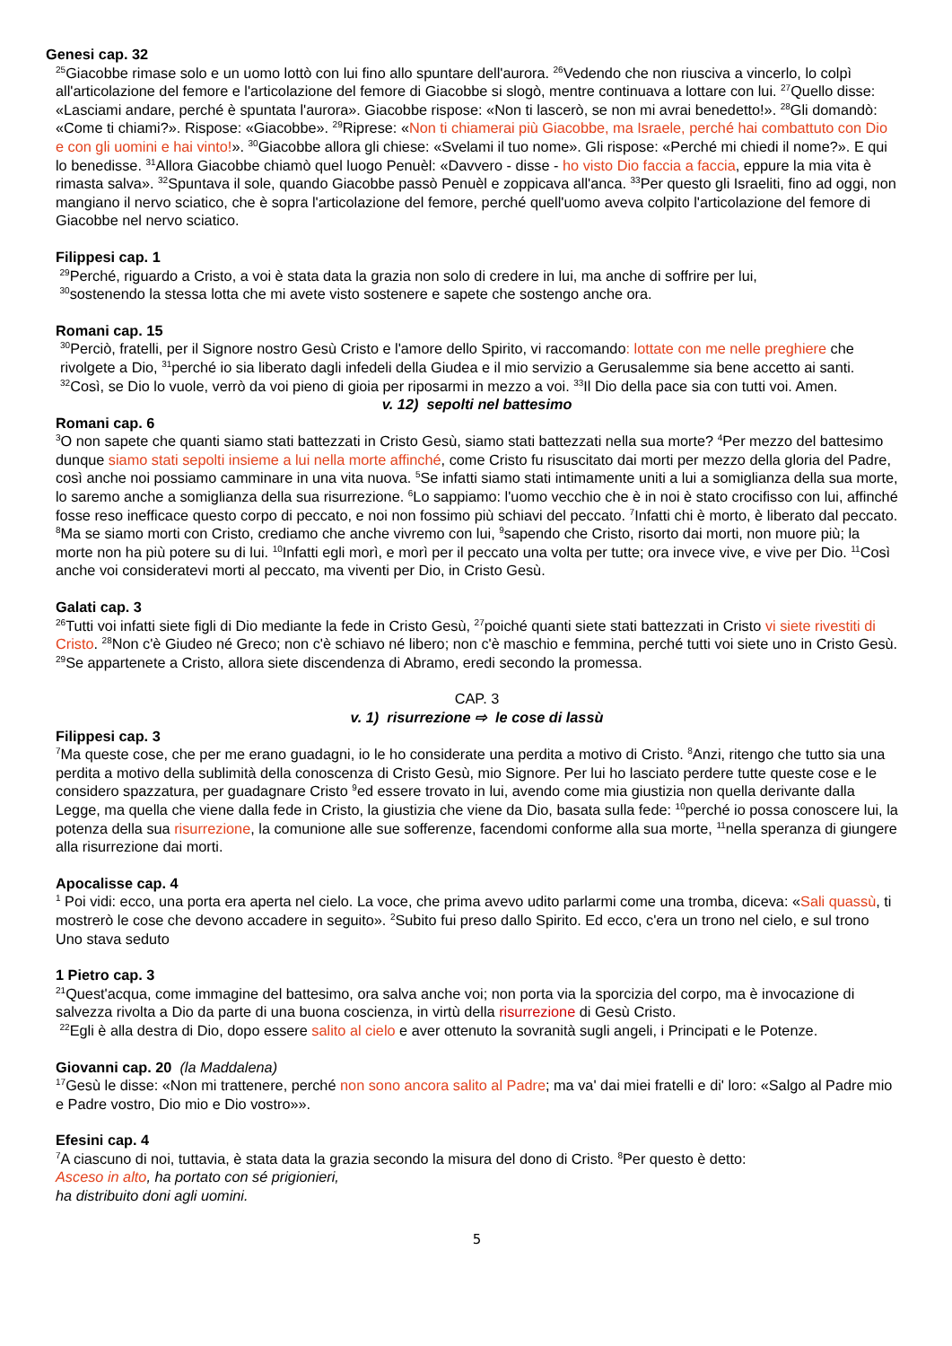Genesi cap. 32
<sup>25</sup> Giacobbe rimase solo e un uomo lottò con lui fino allo spuntare dell'aurora. <sup>26</sup>Vedendo che non riusciva a vincerlo, lo colpì all'articolazione del femore e l'articolazione del femore di Giacobbe si slogò, mentre continuava a lottare con lui. <sup>27</sup>Quello disse: «Lasciami andare, perché è spuntata l'aurora». Giacobbe rispose: «Non ti lascerò, se non mi avrai benedetto!». <sup>28</sup>Gli domandò: «Come ti chiami?». Rispose: «Giacobbe». <sup>29</sup>Riprese: «Non ti chiamerai più Giacobbe, ma Israele, perché hai combattuto con Dio e con gli uomini e hai vinto!». <sup>30</sup>Giacobbe allora gli chiese: «Svelami il tuo nome». Gli rispose: «Perché mi chiedi il nome?». E qui lo benedisse. <sup>31</sup>Allora Giacobbe chiamò quel luogo Penuèl: «Davvero - disse - ho visto Dio faccia a faccia, eppure la mia vita è rimasta salva». <sup>32</sup>Spuntava il sole, quando Giacobbe passò Penuèl e zoppicava all'anca. <sup>33</sup>Per questo gli Israeliti, fino ad oggi, non mangiano il nervo sciatico, che è sopra l'articolazione del femore, perché quell'uomo aveva colpito l'articolazione del femore di Giacobbe nel nervo sciatico.
Filippesi cap. 1
<sup>29</sup> Perché, riguardo a Cristo, a voi è stata data la grazia non solo di credere in lui, ma anche di soffrire per lui,
<sup>30</sup> sostenendo la stessa lotta che mi avete visto sostenere e sapete che sostengo anche ora.
Romani cap. 15
<sup>30</sup> Perciò, fratelli, per il Signore nostro Gesù Cristo e l'amore dello Spirito, vi raccomando: lottate con me nelle preghiere che rivolgete a Dio, <sup>31</sup>perché io sia liberato dagli infedeli della Giudea e il mio servizio a Gerusalemme sia bene accetto ai santi. <sup>32</sup>Così, se Dio lo vuole, verrò da voi pieno di gioia per riposarmi in mezzo a voi. <sup>33</sup>Il Dio della pace sia con tutti voi. Amen.
v. 12) sepolti nel battesimo
Romani cap. 6
<sup>3</sup> O non sapete che quanti siamo stati battezzati in Cristo Gesù, siamo stati battezzati nella sua morte? <sup>4</sup>Per mezzo del battesimo dunque siamo stati sepolti insieme a lui nella morte affinché, come Cristo fu risuscitato dai morti per mezzo della gloria del Padre, così anche noi possiamo camminare in una vita nuova. <sup>5</sup>Se infatti siamo stati intimamente uniti a lui a somiglianza della sua morte, lo saremo anche a somiglianza della sua risurrezione. <sup>6</sup>Lo sappiamo: l'uomo vecchio che è in noi è stato crocifisso con lui, affinché fosse reso inefficace questo corpo di peccato, e noi non fossimo più schiavi del peccato. <sup>7</sup>Infatti chi è morto, è liberato dal peccato.
<sup>8</sup> Ma se siamo morti con Cristo, crediamo che anche vivremo con lui, <sup>9</sup>sapendo che Cristo, risorto dai morti, non muore più; la morte non ha più potere su di lui. <sup>10</sup>Infatti egli morì, e morì per il peccato una volta per tutte; ora invece vive, e vive per Dio. <sup>11</sup>Così anche voi consideratevi morti al peccato, ma viventi per Dio, in Cristo Gesù.
Galati cap. 3
<sup>26</sup> Tutti voi infatti siete figli di Dio mediante la fede in Cristo Gesù, <sup>27</sup>poiché quanti siete stati battezzati in Cristo vi siete rivestiti di Cristo. <sup>28</sup>Non c'è Giudeo né Greco; non c'è schiavo né libero; non c'è maschio e femmina, perché tutti voi siete uno in Cristo Gesù. <sup>29</sup>Se appartenete a Cristo, allora siete discendenza di Abramo, eredi secondo la promessa.
CAP. 3
v. 1) risurrezione ⇨ le cose di lassù
Filippesi cap. 3
<sup>7</sup> Ma queste cose, che per me erano guadagni, io le ho considerate una perdita a motivo di Cristo. <sup>8</sup>Anzi, ritengo che tutto sia una perdita a motivo della sublimità della conoscenza di Cristo Gesù, mio Signore. Per lui ho lasciato perdere tutte queste cose e le considero spazzatura, per guadagnare Cristo <sup>9</sup>ed essere trovato in lui, avendo come mia giustizia non quella derivante dalla Legge, ma quella che viene dalla fede in Cristo, la giustizia che viene da Dio, basata sulla fede: <sup>10</sup>perché io possa conoscere lui, la potenza della sua risurrezione, la comunione alle sue sofferenze, facendomi conforme alla sua morte, <sup>11</sup>nella speranza di giungere alla risurrezione dai morti.
Apocalisse cap. 4
<sup>1</sup> Poi vidi: ecco, una porta era aperta nel cielo. La voce, che prima avevo udito parlarmi come una tromba, diceva: «Sali quassù, ti mostrerò le cose che devono accadere in seguito». <sup>2</sup>Subito fui preso dallo Spirito. Ed ecco, c'era un trono nel cielo, e sul trono Uno stava seduto
1 Pietro cap. 3
<sup>21</sup> Quest'acqua, come immagine del battesimo, ora salva anche voi; non porta via la sporcizia del corpo, ma è invocazione di salvezza rivolta a Dio da parte di una buona coscienza, in virtù della risurrezione di Gesù Cristo.
<sup>22</sup> Egli è alla destra di Dio, dopo essere salito al cielo e aver ottenuto la sovranità sugli angeli, i Principati e le Potenze.
Giovanni cap. 20 (la Maddalena)
<sup>17</sup> Gesù le disse: «Non mi trattenere, perché non sono ancora salito al Padre; ma va' dai miei fratelli e di' loro: «Salgo al Padre mio e Padre vostro, Dio mio e Dio vostro»».
Efesini cap. 4
<sup>7</sup> A ciascuno di noi, tuttavia, è stata data la grazia secondo la misura del dono di Cristo. <sup>8</sup>Per questo è detto:
Asceso in alto, ha portato con sé prigionieri,
ha distribuito doni agli uomini.
5